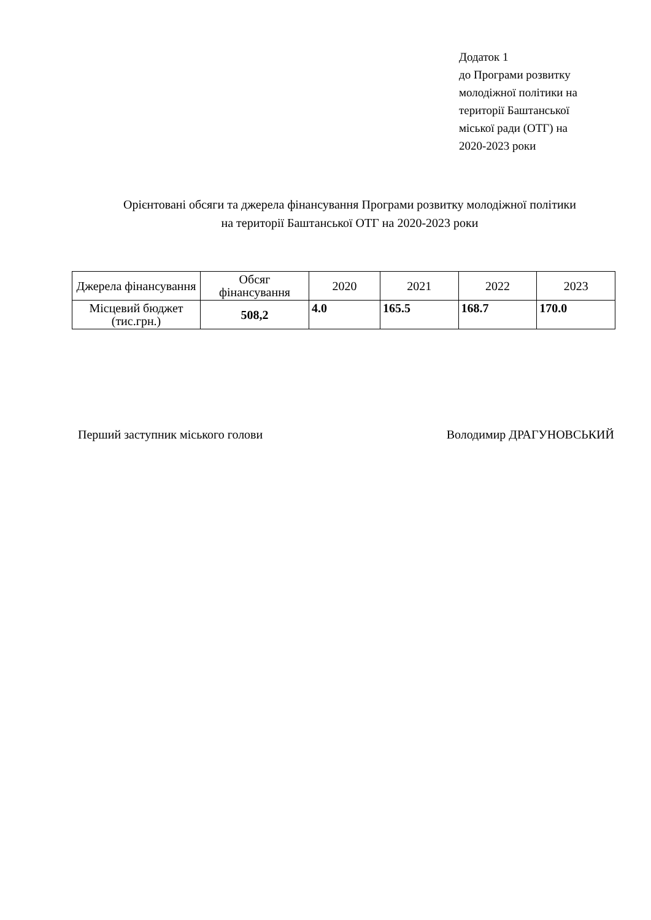Додаток 1
до Програми розвитку
молодіжної політики на
території Баштанської
міської ради (ОТГ) на
2020-2023 роки
Орієнтовані обсяги та джерела фінансування Програми розвитку молодіжної політики
на території Баштанської ОТГ на 2020-2023 роки
| Джерела фінансування | Обсяг фінансування | 2020 | 2021 | 2022 | 2023 |
| --- | --- | --- | --- | --- | --- |
| Місцевий бюджет (тис.грн.) | 508,2 | 4.0 | 165.5 | 168.7 | 170.0 |
Перший заступник міського голови Володимир ДРАГУНОВСЬКИЙ